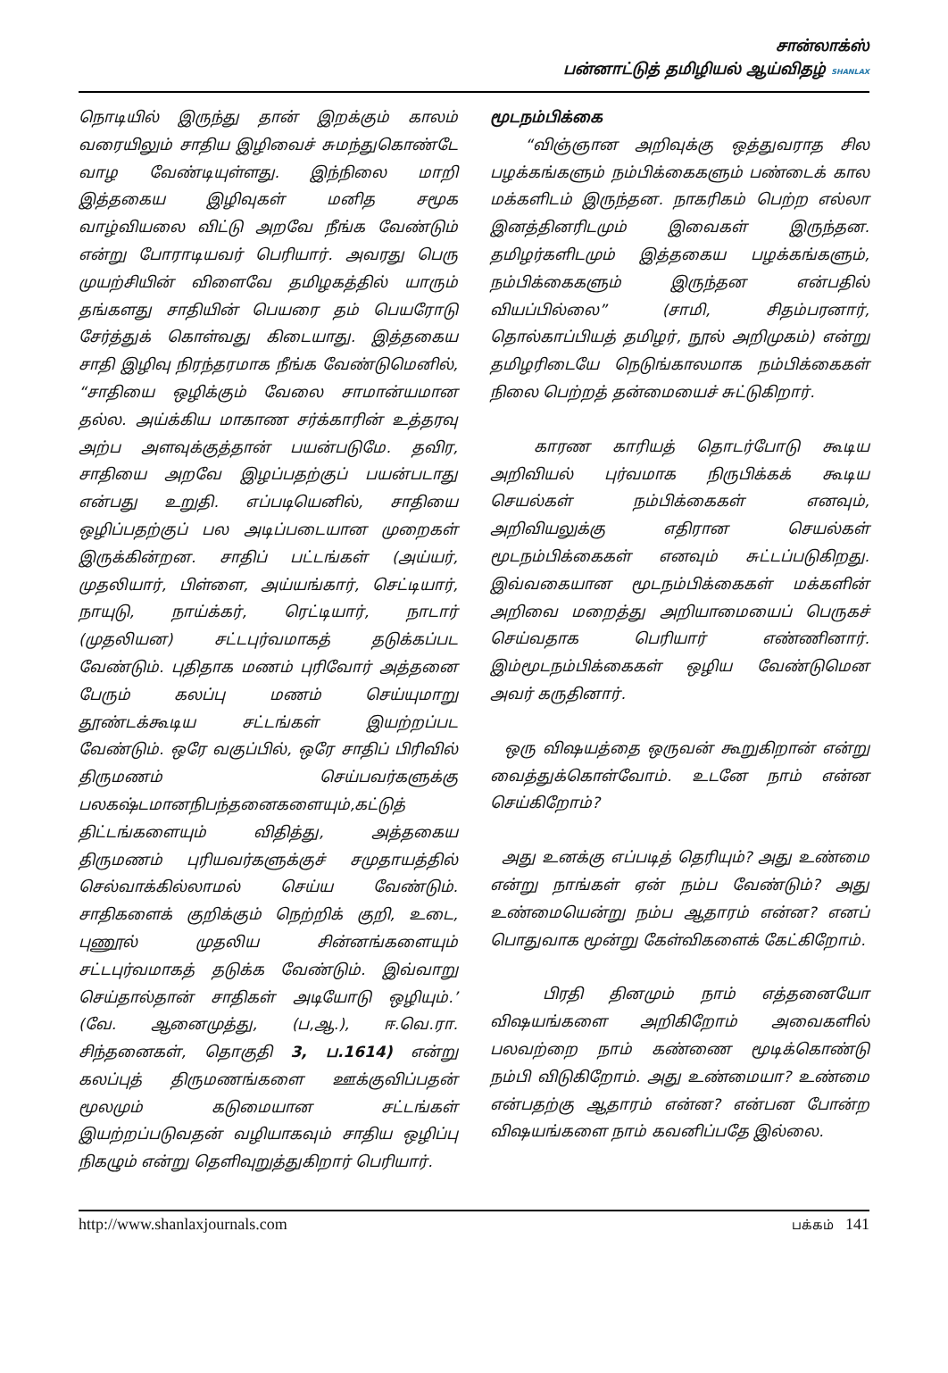சான்லாக்ஸ்
பன்னாட்டுத் தமிழியல் ஆய்விதழ் SHANLAX
நொடியில் இருந்து தான் இறக்கும் காலம் வரையிலும் சாதிய இழிவைச் சுமந்துகொண்டே வாழ வேண்டியுள்ளது. இந்நிலை மாறி இத்தகைய இழிவுகள் மனித சமூக வாழ்வியலை விட்டு அறவே நீங்க வேண்டும் என்று போராடியவர் பெரியார். அவரது பெரு முயற்சியின் விளைவே தமிழகத்தில் யாரும் தங்களது சாதியின் பெயரை தம் பெயரோடு சேர்த்துக் கொள்வது கிடையாது. இத்தகைய சாதி இழிவு நிரந்தரமாக நீங்க வேண்டுமெனில், “சாதியை ஒழிக்கும் வேலை சாமான்யமான தல்ல. அய்க்கிய மாகாண சர்க்காரின் உத்தரவு அற்ப அளவுக்குத்தான் பயன்படுமே. தவிர, சாதியை அறவே இழப்பதற்குப் பயன்படாது என்பது உறுதி. எப்படியெனில், சாதியை ஒழிப்பதற்குப் பல அடிப்படையான முறைகள் இருக்கின்றன. சாதிப் பட்டங்கள் (அய்யர், முதலியார், பிள்ளை, அய்யங்கார், செட்டியார், நாயுடு, நாய்க்கர், ரெட்டியார், நாடார் (முதலியன) சட்டபுர்வமாகத் தடுக்கப்பட வேண்டும். புதிதாக மணம் புரிவோர் அத்தனை பேரும் கலப்பு மணம் செய்யுமாறு தூண்டக்கூடிய சட்டங்கள் இயற்றப்பட வேண்டும். ஒரே வகுப்பில், ஒரே சாதிப் பிரிவில் திருமணம் செய்பவர்களுக்கு பலகஷ்டமானநிபந்தனைகளையும்,கட்டுத் திட்டங்களையும் விதித்து, அத்தகைய திருமணம் புரியவர்களுக்குச் சமுதாயத்தில் செல்வாக்கில்லாமல் செய்ய வேண்டும். சாதிகளைக் குறிக்கும் நெற்றிக் குறி, உடை, புணூல் முதலிய சின்னங்களையும் சட்டபுர்வமாகத் தடுக்க வேண்டும். இவ்வாறு செய்தால்தான் சாதிகள் அடியோடு ஒழியும்.’ (வே. ஆனைமுத்து, (ப,ஆ.), ஈ.வெ.ரா. சிந்தனைகள், தொகுதி 3, ப.1614) என்று கலப்புத் திருமணங்களை ஊக்குவிப்பதன் மூலமும் கடுமையான சட்டங்கள் இயற்றப்படுவதன் வழியாகவும் சாதிய ஒழிப்பு நிகழும் என்று தெளிவுறுத்துகிறார் பெரியார்.
மூடநம்பிக்கை
“விஞ்ஞான அறிவுக்கு ஒத்துவராத சில பழக்கங்களும் நம்பிக்கைகளும் பண்டைக் கால மக்களிடம் இருந்தன. நாகரிகம் பெற்ற எல்லா இனத்தினரிடமும் இவைகள் இருந்தன. தமிழர்களிடமும் இத்தகைய பழக்கங்களும், நம்பிக்கைகளும் இருந்தன என்பதில் வியப்பில்லை” (சாமி, சிதம்பரனார், தொல்காப்பியத் தமிழர், நூல் அறிமுகம்) என்று தமிழரிடையே நெடுங்காலமாக நம்பிக்கைகள் நிலை பெற்றத் தன்மையைச் சுட்டுகிறார்.
காரண காரியத் தொடர்போடு கூடிய அறிவியல் புர்வமாக நிருபிக்கக் கூடிய செயல்கள் நம்பிக்கைகள் எனவும், அறிவியலுக்கு எதிரான செயல்கள் மூடநம்பிக்கைகள் எனவும் சுட்டப்படுகிறது. இவ்வகையான மூடநம்பிக்கைகள் மக்களின் அறிவை மறைத்து அறியாமையைப் பெருகச் செய்வதாக பெரியார் எண்ணினார். இம்மூடநம்பிக்கைகள் ஒழிய வேண்டுமென அவர் கருதினார்.
ஒரு விஷயத்தை ஒருவன் கூறுகிறான் என்று வைத்துக்கொள்வோம். உடனே நாம் என்ன செய்கிறோம்?
அது உனக்கு எப்படித் தெரியும்? அது உண்மை என்று நாங்கள் ஏன் நம்ப வேண்டும்? அது உண்மையென்று நம்ப ஆதாரம் என்ன? எனப் பொதுவாக மூன்று கேள்விகளைக் கேட்கிறோம்.
பிரதி தினமும் நாம் எத்தனையோ விஷயங்களை அறிகிறோம் அவைகளில் பலவற்றை நாம் கண்ணை மூடிக்கொண்டு நம்பி விடுகிறோம். அது உண்மையா? உண்மை என்பதற்கு ஆதாரம் என்ன? என்பன போன்ற விஷயங்களை நாம் கவனிப்பதே இல்லை.
http://www.shanlaxjournals.com பக்கம் 141